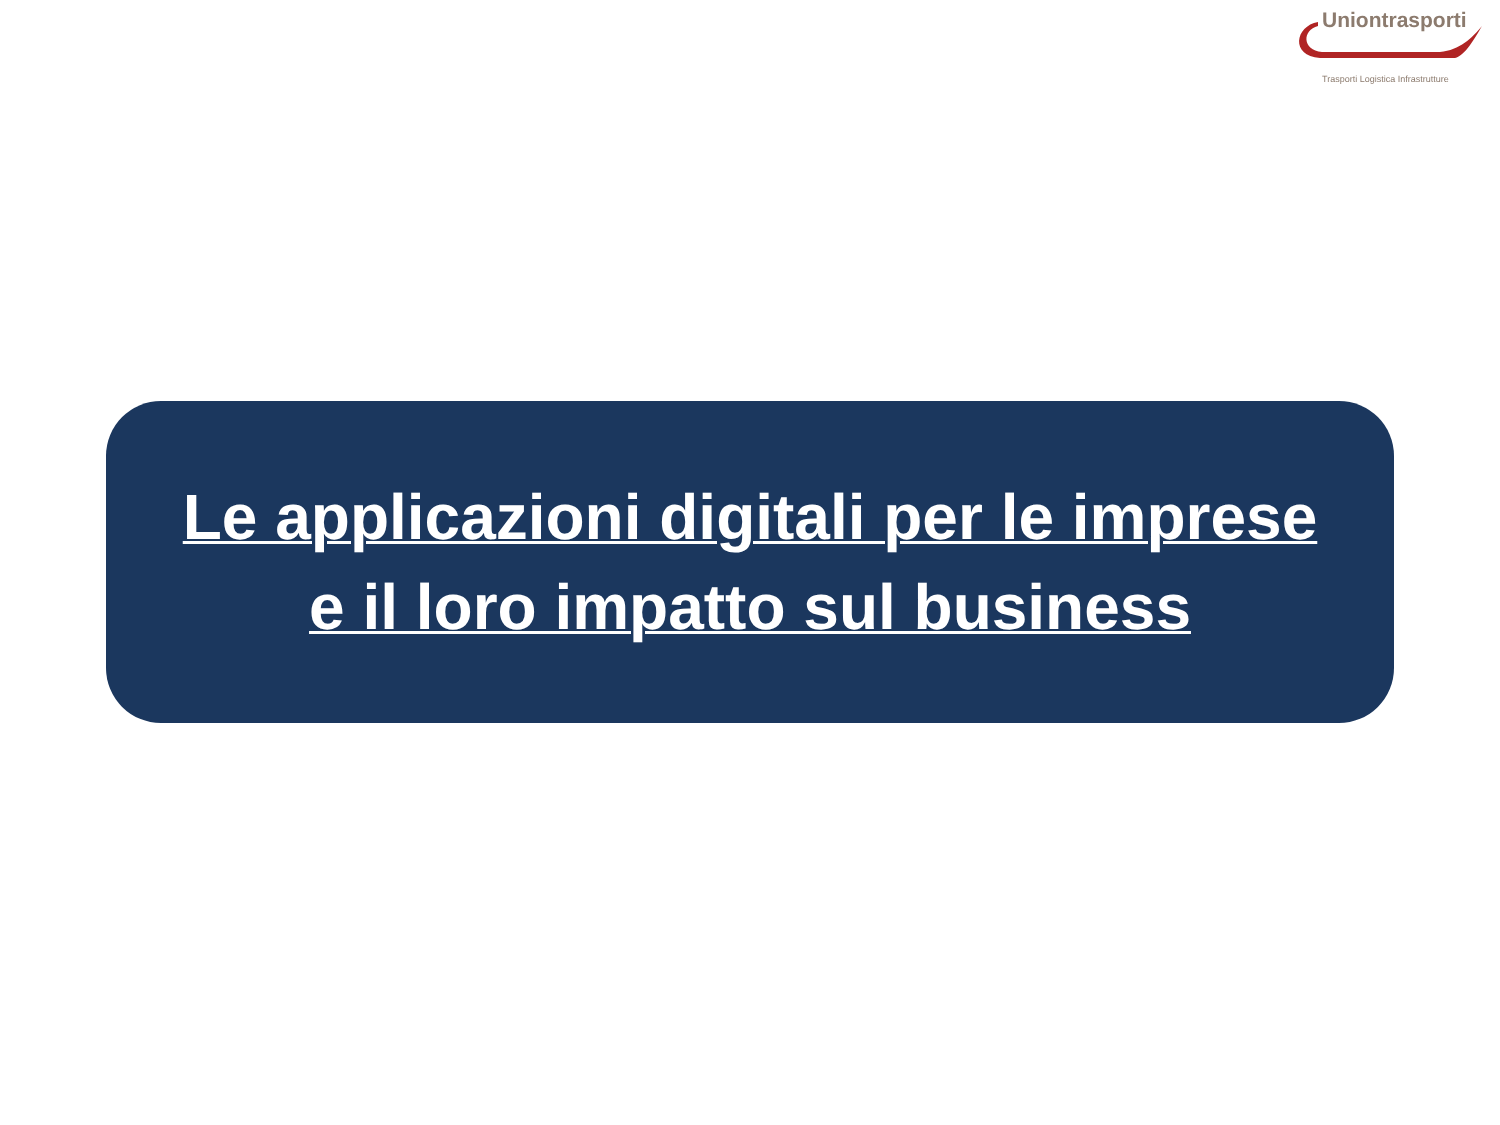Uniontrasporti
Trasporti Logistica Infrastrutture
Le applicazioni digitali per le imprese
e il loro impatto sul business